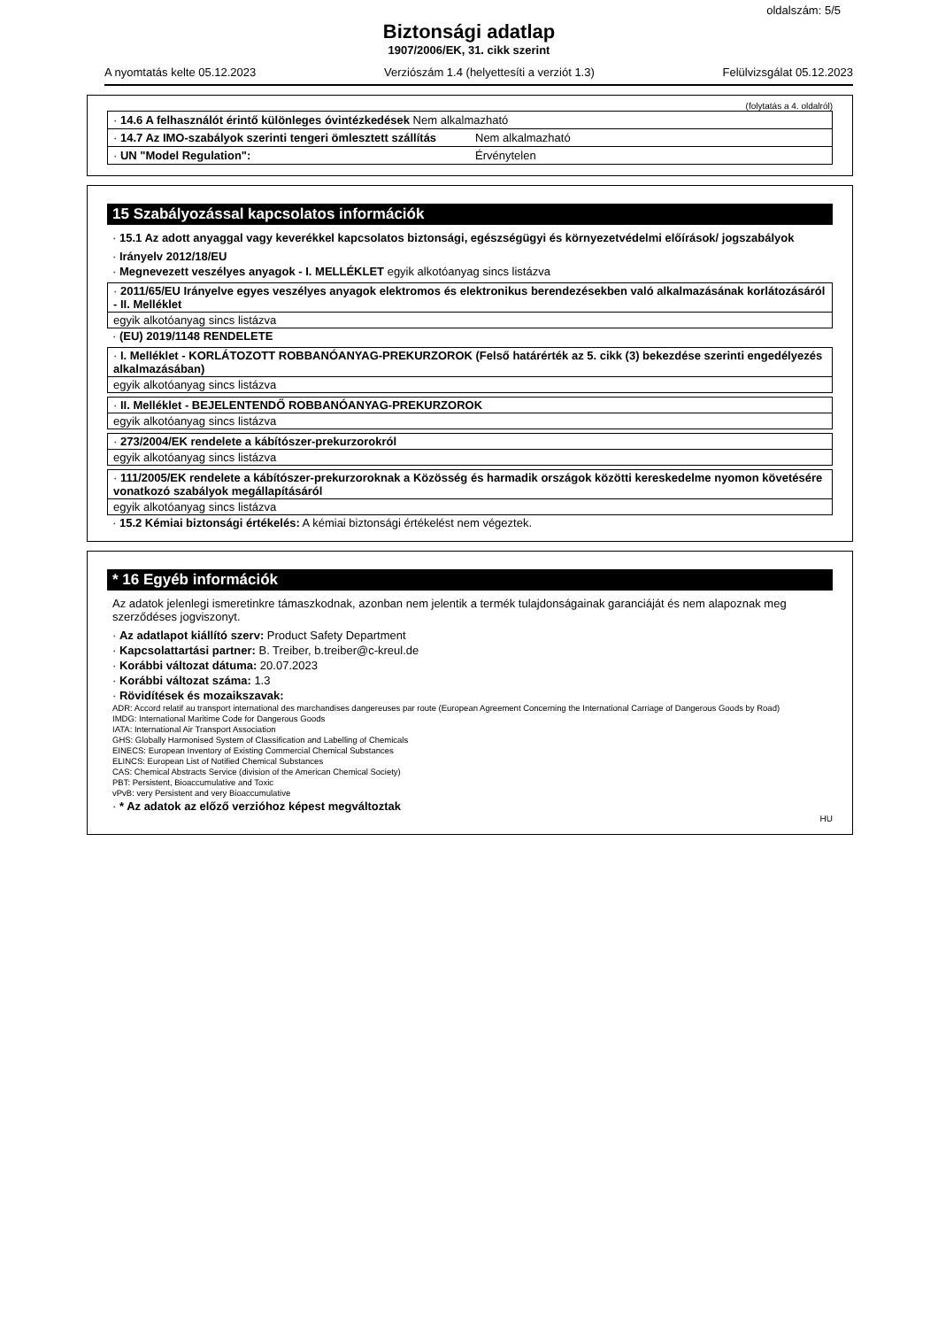oldalszám: 5/5
Biztonsági adatlap
1907/2006/EK, 31. cikk szerint
A nyomtatás kelte 05.12.2023 Verziószám 1.4 (helyettesíti a verziót 1.3) Felülvizsgálat 05.12.2023
(folytatás a 4. oldalról)
| · 14.6 A felhasználót érintő különleges óvintézkedések Nem alkalmazható | |
| · 14.7 Az IMO-szabályok szerinti tengeri ömlesztett szállítás | Nem alkalmazható |
| · UN "Model Regulation": | Érvénytelen |
15 Szabályozással kapcsolatos információk
· 15.1 Az adott anyaggal vagy keverékkel kapcsolatos biztonsági, egészségügyi és környezetvédelmi előírások/ jogszabályok
· Irányelv 2012/18/EU
· Megnevezett veszélyes anyagok - I. MELLÉKLET egyik alkotóanyag sincs listázva
· 2011/65/EU Irányelve egyes veszélyes anyagok elektromos és elektronikus berendezésekben való alkalmazásának korlátozásáról - II. Melléklet
egyik alkotóanyag sincs listázva
· (EU) 2019/1148 RENDELETE
· I. Melléklet - KORLÁTOZOTT ROBBANÓANYAG-PREKURZOROK (Felső határérték az 5. cikk (3) bekezdése szerinti engedélyezés alkalmazásában)
egyik alkotóanyag sincs listázva
· II. Melléklet - BEJELENTENDŐ ROBBANÓANYAG-PREKURZOROK
egyik alkotóanyag sincs listázva
· 273/2004/EK rendelete a kábítószer-prekurzorokról
egyik alkotóanyag sincs listázva
· 111/2005/EK rendelete a kábítószer-prekurzoroknak a Közösség és harmadik országok közötti kereskedelme nyomon követésére vonatkozó szabályok megállapításáról
egyik alkotóanyag sincs listázva
· 15.2 Kémiai biztonsági értékelés: A kémiai biztonsági értékelést nem végeztek.
* 16 Egyéb információk
Az adatok jelenlegi ismeretinkre támaszkodnak, azonban nem jelentik a termék tulajdonságainak garanciáját és nem alapoznak meg szerződéses jogviszonyt.
· Az adatlapot kiállító szerv: Product Safety Department
· Kapcsolattartási partner: B. Treiber, b.treiber@c-kreul.de
· Korábbi változat dátuma: 20.07.2023
· Korábbi változat száma: 1.3
· Rövidítések és mozaikszavak:
ADR: Accord relatif au transport international des marchandises dangereuses par route (European Agreement Concerning the International Carriage of Dangerous Goods by Road)
IMDG: International Maritime Code for Dangerous Goods
IATA: International Air Transport Association
GHS: Globally Harmonised System of Classification and Labelling of Chemicals
EINECS: European Inventory of Existing Commercial Chemical Substances
ELINCS: European List of Notified Chemical Substances
CAS: Chemical Abstracts Service (division of the American Chemical Society)
PBT: Persistent, Bioaccumulative and Toxic
vPvB: very Persistent and very Bioaccumulative
· * Az adatok az előző verzióhoz képest megváltoztak
HU